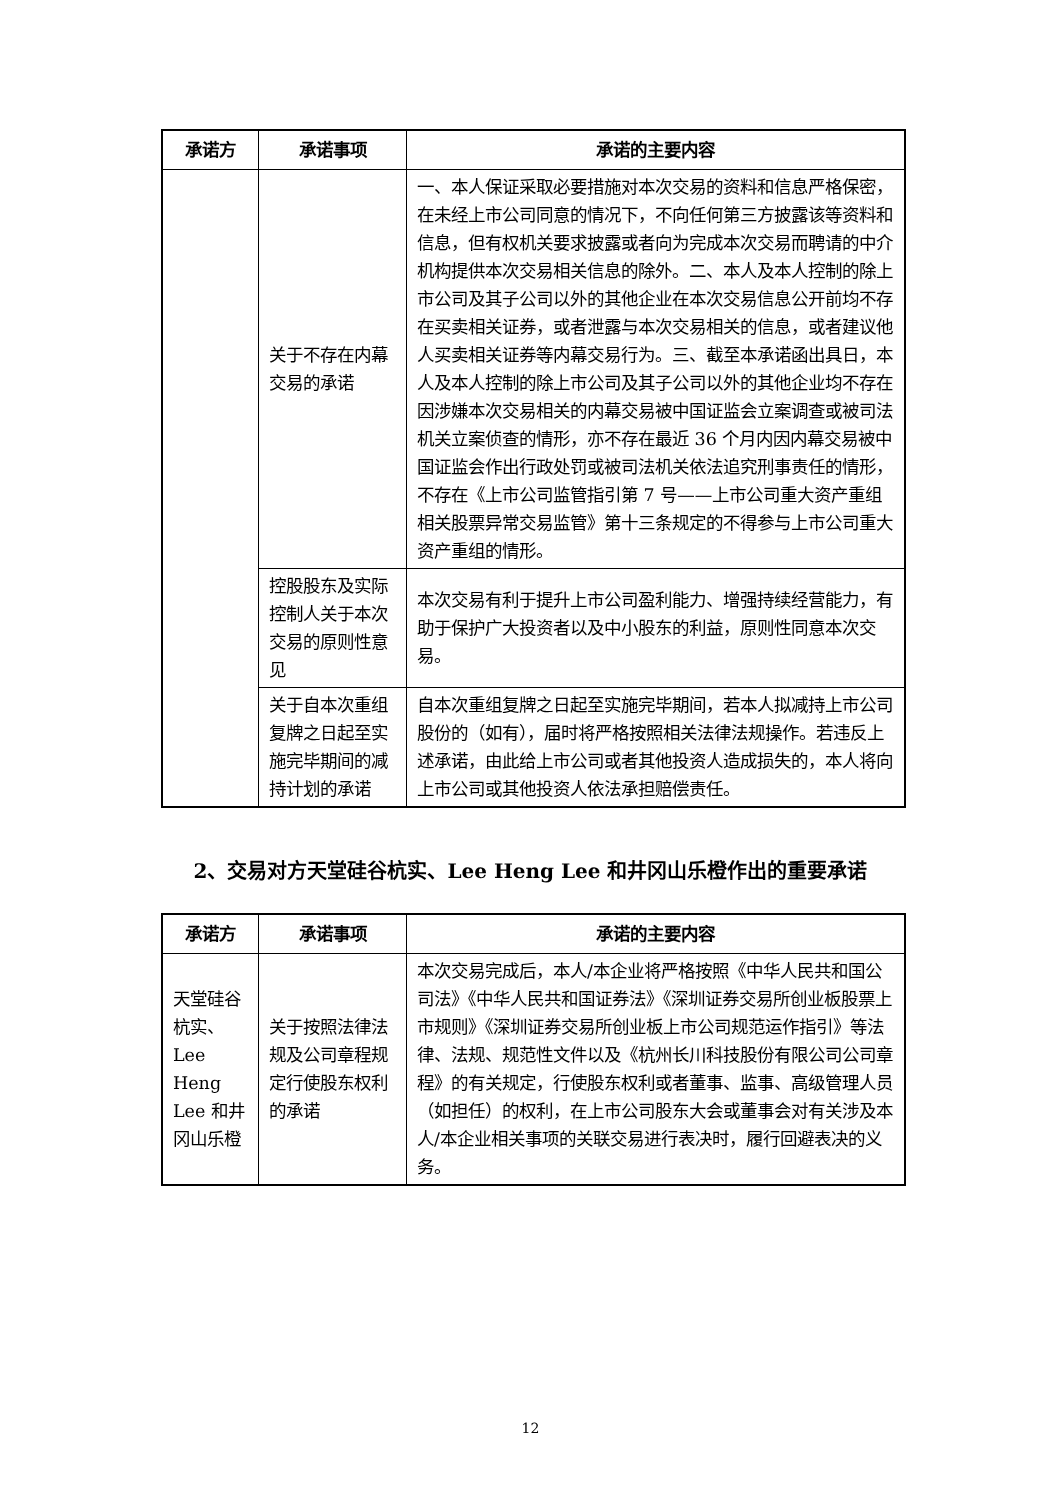| 承诺方 | 承诺事项 | 承诺的主要内容 |
| --- | --- | --- |
| | 关于不存在内幕交易的承诺 | 一、本人保证采取必要措施对本次交易的资料和信息严格保密，在未经上市公司同意的情况下，不向任何第三方披露该等资料和信息，但有权机关要求披露或者向为完成本次交易而聘请的中介机构提供本次交易相关信息的除外。二、本人及本人控制的除上市公司及其子公司以外的其他企业在本次交易信息公开前均不存在买卖相关证券，或者泄露与本次交易相关的信息，或者建议他人买卖相关证券等内幕交易行为。三、截至本承诺函出具日，本人及本人控制的除上市公司及其子公司以外的其他企业均不存在因涉嫌本次交易相关的内幕交易被中国证监会立案调查或被司法机关立案侦查的情形，亦不存在最近 36 个月内因内幕交易被中国证监会作出行政处罚或被司法机关依法追究刑事责任的情形，不存在《上市公司监管指引第 7 号——上市公司重大资产重组相关股票异常交易监管》第十三条规定的不得参与上市公司重大资产重组的情形。 |
| | 控股股东及实际控制人关于本次交易的原则性意见 | 本次交易有利于提升上市公司盈利能力、增强持续经营能力，有助于保护广大投资者以及中小股东的利益，原则性同意本次交易。 |
| | 关于自本次重组复牌之日起至实施完毕期间的减持计划的承诺 | 自本次重组复牌之日起至实施完毕期间，若本人拟减持上市公司股份的（如有），届时将严格按照相关法律法规操作。若违反上述承诺，由此给上市公司或者其他投资人造成损失的，本人将向上市公司或其他投资人依法承担赔偿责任。 |
2、交易对方天堂硅谷杭实、Lee Heng Lee 和井冈山乐橙作出的重要承诺
| 承诺方 | 承诺事项 | 承诺的主要内容 |
| --- | --- | --- |
| 天堂硅谷杭实、Lee Heng Lee 和井冈山乐橙 | 关于按照法律法规及公司章程规定行使股东权利的承诺 | 本次交易完成后，本人/本企业将严格按照《中华人民共和国公司法》《中华人民共和国证券法》《深圳证券交易所创业板股票上市规则》《深圳证券交易所创业板上市公司规范运作指引》等法律、法规、规范性文件以及《杭州长川科技股份有限公司公司章程》的有关规定，行使股东权利或者董事、监事、高级管理人员（如担任）的权利，在上市公司股东大会或董事会对有关涉及本人/本企业相关事项的关联交易进行表决时，履行回避表决的义务。 |
12